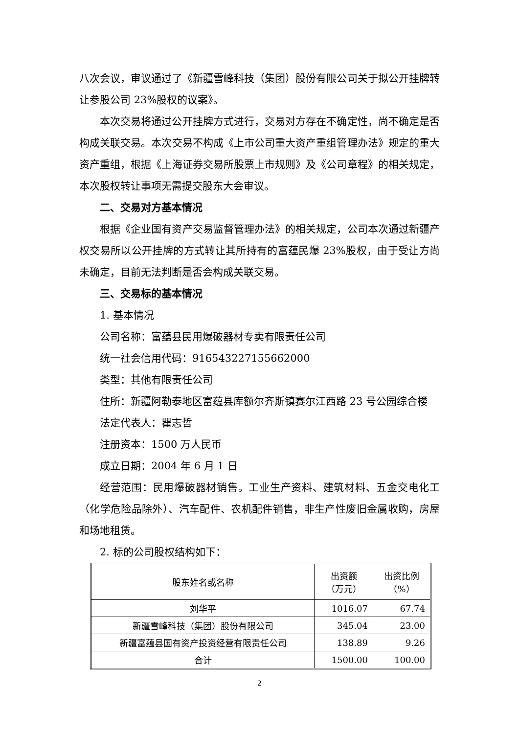八次会议，审议通过了《新疆雪峰科技（集团）股份有限公司关于拟公开挂牌转让参股公司 23%股权的议案》。
本次交易将通过公开挂牌方式进行，交易对方存在不确定性，尚不确定是否构成关联交易。本次交易不构成《上市公司重大资产重组管理办法》规定的重大资产重组，根据《上海证券交易所股票上市规则》及《公司章程》的相关规定，本次股权转让事项无需提交股东大会审议。
二、交易对方基本情况
根据《企业国有资产交易监督管理办法》的相关规定，公司本次通过新疆产权交易所以公开挂牌的方式转让其所持有的富蕴民爆 23%股权，由于受让方尚未确定，目前无法判断是否会构成关联交易。
三、交易标的基本情况
1. 基本情况
公司名称：富蕴县民用爆破器材专卖有限责任公司
统一社会信用代码：916543227155662000
类型：其他有限责任公司
住所：新疆阿勒泰地区富蕴县库额尔齐斯镇赛尔江西路 23 号公园综合楼
法定代表人：瞿志哲
注册资本：1500 万人民币
成立日期：2004 年 6 月 1 日
经营范围：民用爆破器材销售。工业生产资料、建筑材料、五金交电化工（化学危险品除外）、汽车配件、农机配件销售，非生产性废旧金属收购，房屋和场地租赁。
2. 标的公司股权结构如下：
| 股东姓名或名称 | 出资额 （万元） | 出资比例 （%） |
| --- | --- | --- |
| 刘华平 | 1016.07 | 67.74 |
| 新疆雪峰科技（集团）股份有限公司 | 345.04 | 23.00 |
| 新疆富蕴县国有资产投资经营有限责任公司 | 138.89 | 9.26 |
| 合计 | 1500.00 | 100.00 |
2